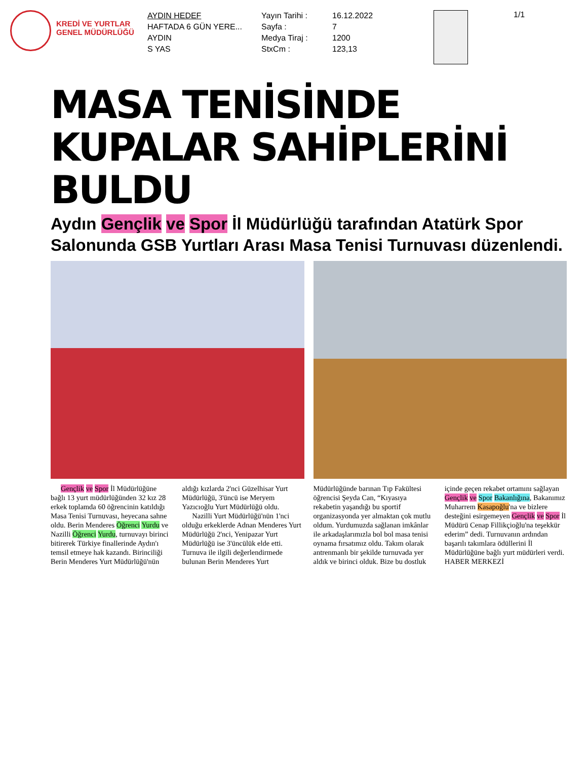KREDİ VE YURTLAR GENEL MÜDÜRLÜĞÜ
AYDIN HEDEF
HAFTADA 6 GÜN YERE...
AYDIN
S YAS
Yayın Tarihi :
Sayfa :
Medya Tiraj :
StxCm :
16.12.2022
7
1200
123,13
1/1
MASA TENİSİNDE KUPALAR SAHİPLERİNİ BULDU
Aydın Gençlik ve Spor İl Müdürlüğü tarafından Atatürk Spor Salonunda GSB Yurtları Arası Masa Tenisi Turnuvası düzenlendi.
Gençlik ve Spor İl Müdürlüğüne bağlı 13 yurt müdürlüğünden 32 kız 28 erkek toplamda 60 öğrencinin katıldığı Masa Tenisi Turnuvası, heyecana sahne oldu. Berin Menderes Öğrenci Yurdu ve Nazilli Öğrenci Yurdu, turnuvayı birinci bitirerek Türkiye finallerinde Aydın'ı temsil etmeye hak kazandı. Birinciliği Berin Menderes Yurt Müdürlüğü'nün aldığı kızlarda 2'nci Güzelhisar Yurt Müdürlüğü, 3'üncü ise Meryem Yazıcıoğlu Yurt Müdürlüğü oldu.
Nazilli Yurt Müdürlüğü'nün 1'nci olduğu erkeklerde Adnan Menderes Yurt Müdürlüğü 2'nci, Yenipazar Yurt Müdürlüğü ise 3'üncülük elde etti. Turnuva ile ilgili değerlendirmede bulunan Berin Menderes Yurt Müdürlüğünde barınan Tıp Fakültesi öğrencisi Şeyda Can, “Kıyasıya rekabetin yaşandığı bu sportif organizasyonda yer almaktan çok mutlu oldum. Yurdumuzda sağlanan imkânlar ile arkadaşlarımızla bol bol masa tenisi oynama fırsatımız oldu. Takım olarak antrenmanlı bir şekilde turnuvada yer aldık ve birinci olduk. Bize bu dostluk içinde geçen rekabet ortamını sağlayan Gençlik ve Spor Bakanlığına, Bakanımız Muharrem Kasapoğlu'na ve bizlere desteğini esirgemeyen Gençlik ve Spor İl Müdürü Cenap Fillikçioğlu'na teşekkür ederim” dedi. Turnuvanın ardından başarılı takımlara ödüllerini İl Müdürlüğüne bağlı yurt müdürleri verdi.
HABER MERKEZİ